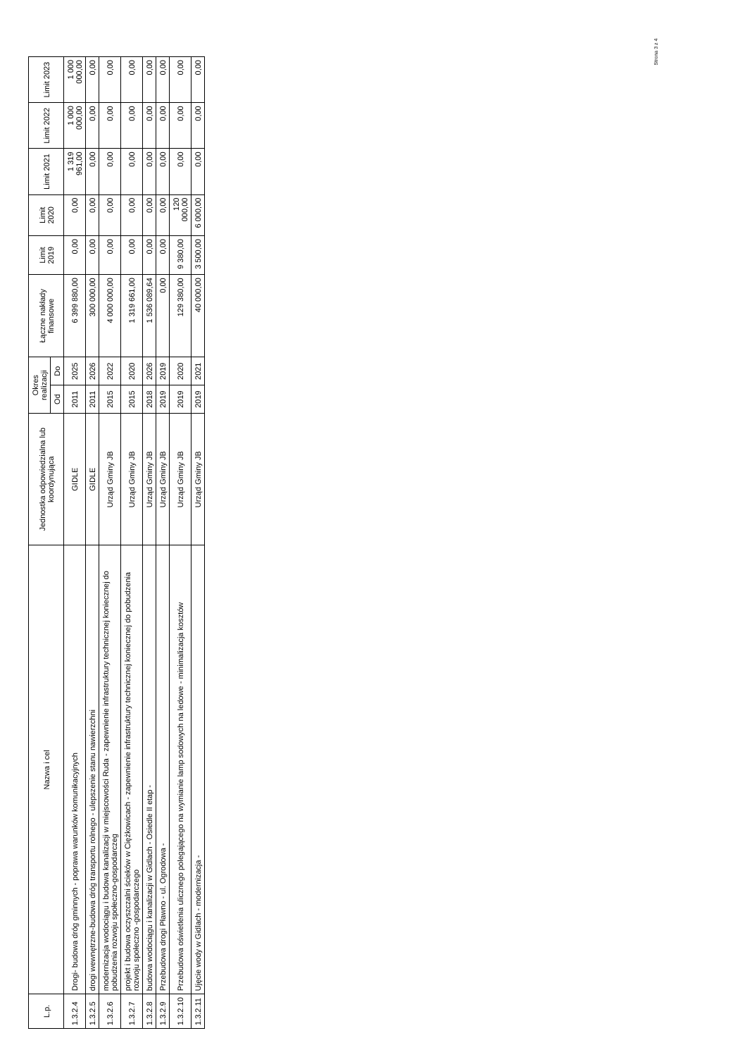Strona 3 z 4
| L.p. | Nazwa i cel | Jednostka odpowiedzialna lub koordynująca | Okres realizacji | | Łączne nakłady finansowe | Limit 2019 | Limit 2020 | Limit 2021 | Limit 2022 | Limit 2023 |
| --- | --- | --- | --- | --- | --- | --- | --- | --- | --- | --- |
| | | | Od | Do | | | | | | |
| 1.3.2.4 | Drogi- budowa dróg gminnych - poprawa warunków komunikacyjnych | GIDLE | 2011 | 2025 | 6 399 880,00 | 0,00 | 0,00 | 1 319 961,00 | 1 000 000,00 | 1 000 000,00 |
| 1.3.2.5 | drogi wewnętrzne-budowa dróg transportu rolnego - ulepszenie stanu nawierzchni | GIDLE | 2011 | 2026 | 300 000,00 | 0,00 | 0,00 | 0,00 | 0,00 | 0,00 |
| 1.3.2.6 | modernizacja wodociągu i budowa kanalizacji w miejscowości Ruda - zapewnienie infrastruktury technicznej koniecznej do pobudzenia rozwoju społeczno-gospodarczeg | Urząd Gminy JB | 2015 | 2022 | 4 000 000,00 | 0,00 | 0,00 | 0,00 | 0,00 | 0,00 |
| 1.3.2.7 | projekt i budowa oczyszczalni ścieków w Ciężkowicach - zapewnienie infrastruktury technicznej koniecznej do pobudzenia rozwoju społeczno -gospodarczego | Urząd Gminy JB | 2015 | 2020 | 1 319 661,00 | 0,00 | 0,00 | 0,00 | 0,00 | 0,00 |
| 1.3.2.8 | budowa wodociągu i kanalizacji w Gidlach - Osiedle II etap - | Urząd Gminy JB | 2018 | 2026 | 1 536 089,64 | 0,00 | 0,00 | 0,00 | 0,00 | 0,00 |
| 1.3.2.9 | Przebudowa drogi Pławno - ul. Ogrodowa - | Urząd Gminy JB | 2019 | 2019 | 0,00 | 0,00 | 0,00 | 0,00 | 0,00 | 0,00 |
| 1.3.2.10 | Przebudowa oświetlenia ulicznego polegającego na wymianie lamp sodowych na ledowe - minimalizacja kosztów | Urząd Gminy JB | 2019 | 2020 | 129 380,00 | 9 380,00 | 120 000,00 | 0,00 | 0,00 | 0,00 |
| 1.3.2.11 | Ujęcie wody w Gidlach - modernizacja - | Urząd Gminy JB | 2019 | 2021 | 40 000,00 | 3 500,00 | 6 000,00 | 0,00 | 0,00 | 0,00 |